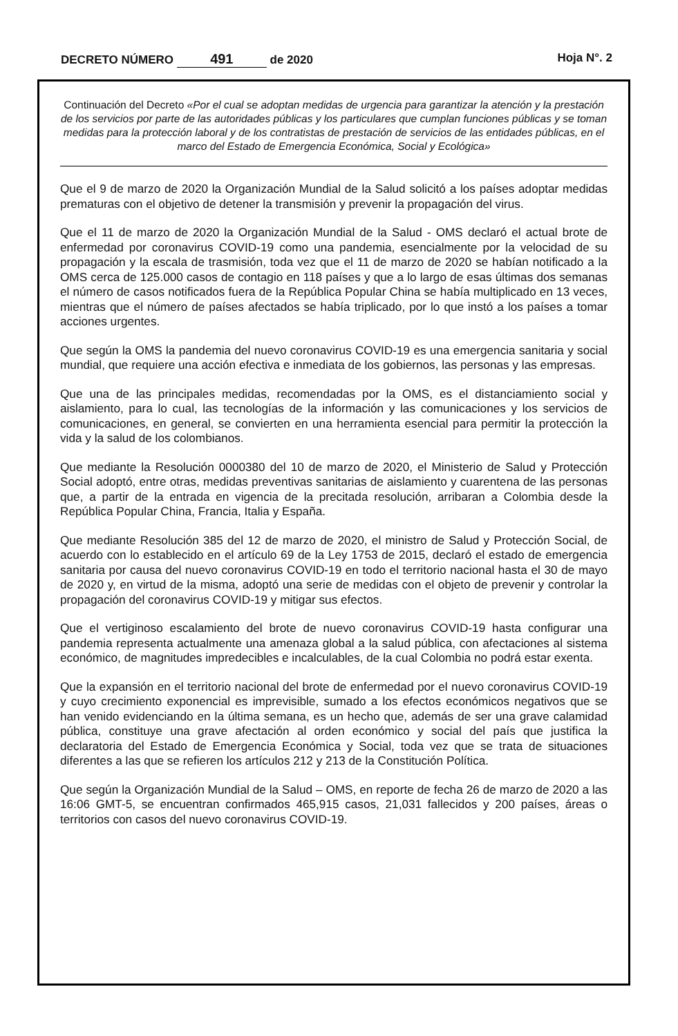DECRETO NÚMERO 491 de 2020 Hoja N°. 2
Continuación del Decreto «Por el cual se adoptan medidas de urgencia para garantizar la atención y la prestación de los servicios por parte de las autoridades públicas y los particulares que cumplan funciones públicas y se toman medidas para la protección laboral y de los contratistas de prestación de servicios de las entidades públicas, en el marco del Estado de Emergencia Económica, Social y Ecológica»
Que el 9 de marzo de 2020 la Organización Mundial de la Salud solicitó a los países adoptar medidas prematuras con el objetivo de detener la transmisión y prevenir la propagación del virus.
Que el 11 de marzo de 2020 la Organización Mundial de la Salud - OMS declaró el actual brote de enfermedad por coronavirus COVID-19 como una pandemia, esencialmente por la velocidad de su propagación y la escala de trasmisión, toda vez que el 11 de marzo de 2020 se habían notificado a la OMS cerca de 125.000 casos de contagio en 118 países y que a lo largo de esas últimas dos semanas el número de casos notificados fuera de la República Popular China se había multiplicado en 13 veces, mientras que el número de países afectados se había triplicado, por lo que instó a los países a tomar acciones urgentes.
Que según la OMS la pandemia del nuevo coronavirus COVID-19 es una emergencia sanitaria y social mundial, que requiere una acción efectiva e inmediata de los gobiernos, las personas y las empresas.
Que una de las principales medidas, recomendadas por la OMS, es el distanciamiento social y aislamiento, para lo cual, las tecnologías de la información y las comunicaciones y los servicios de comunicaciones, en general, se convierten en una herramienta esencial para permitir la protección la vida y la salud de los colombianos.
Que mediante la Resolución 0000380 del 10 de marzo de 2020, el Ministerio de Salud y Protección Social adoptó, entre otras, medidas preventivas sanitarias de aislamiento y cuarentena de las personas que, a partir de la entrada en vigencia de la precitada resolución, arribaran a Colombia desde la República Popular China, Francia, Italia y España.
Que mediante Resolución 385 del 12 de marzo de 2020, el ministro de Salud y Protección Social, de acuerdo con lo establecido en el artículo 69 de la Ley 1753 de 2015, declaró el estado de emergencia sanitaria por causa del nuevo coronavirus COVID-19 en todo el territorio nacional hasta el 30 de mayo de 2020 y, en virtud de la misma, adoptó una serie de medidas con el objeto de prevenir y controlar la propagación del coronavirus COVID-19 y mitigar sus efectos.
Que el vertiginoso escalamiento del brote de nuevo coronavirus COVID-19 hasta configurar una pandemia representa actualmente una amenaza global a la salud pública, con afectaciones al sistema económico, de magnitudes impredecibles e incalculables, de la cual Colombia no podrá estar exenta.
Que la expansión en el territorio nacional del brote de enfermedad por el nuevo coronavirus COVID-19 y cuyo crecimiento exponencial es imprevisible, sumado a los efectos económicos negativos que se han venido evidenciando en la última semana, es un hecho que, además de ser una grave calamidad pública, constituye una grave afectación al orden económico y social del país que justifica la declaratoria del Estado de Emergencia Económica y Social, toda vez que se trata de situaciones diferentes a las que se refieren los artículos 212 y 213 de la Constitución Política.
Que según la Organización Mundial de la Salud – OMS, en reporte de fecha 26 de marzo de 2020 a las 16:06 GMT-5, se encuentran confirmados 465,915 casos, 21,031 fallecidos y 200 países, áreas o territorios con casos del nuevo coronavirus COVID-19.